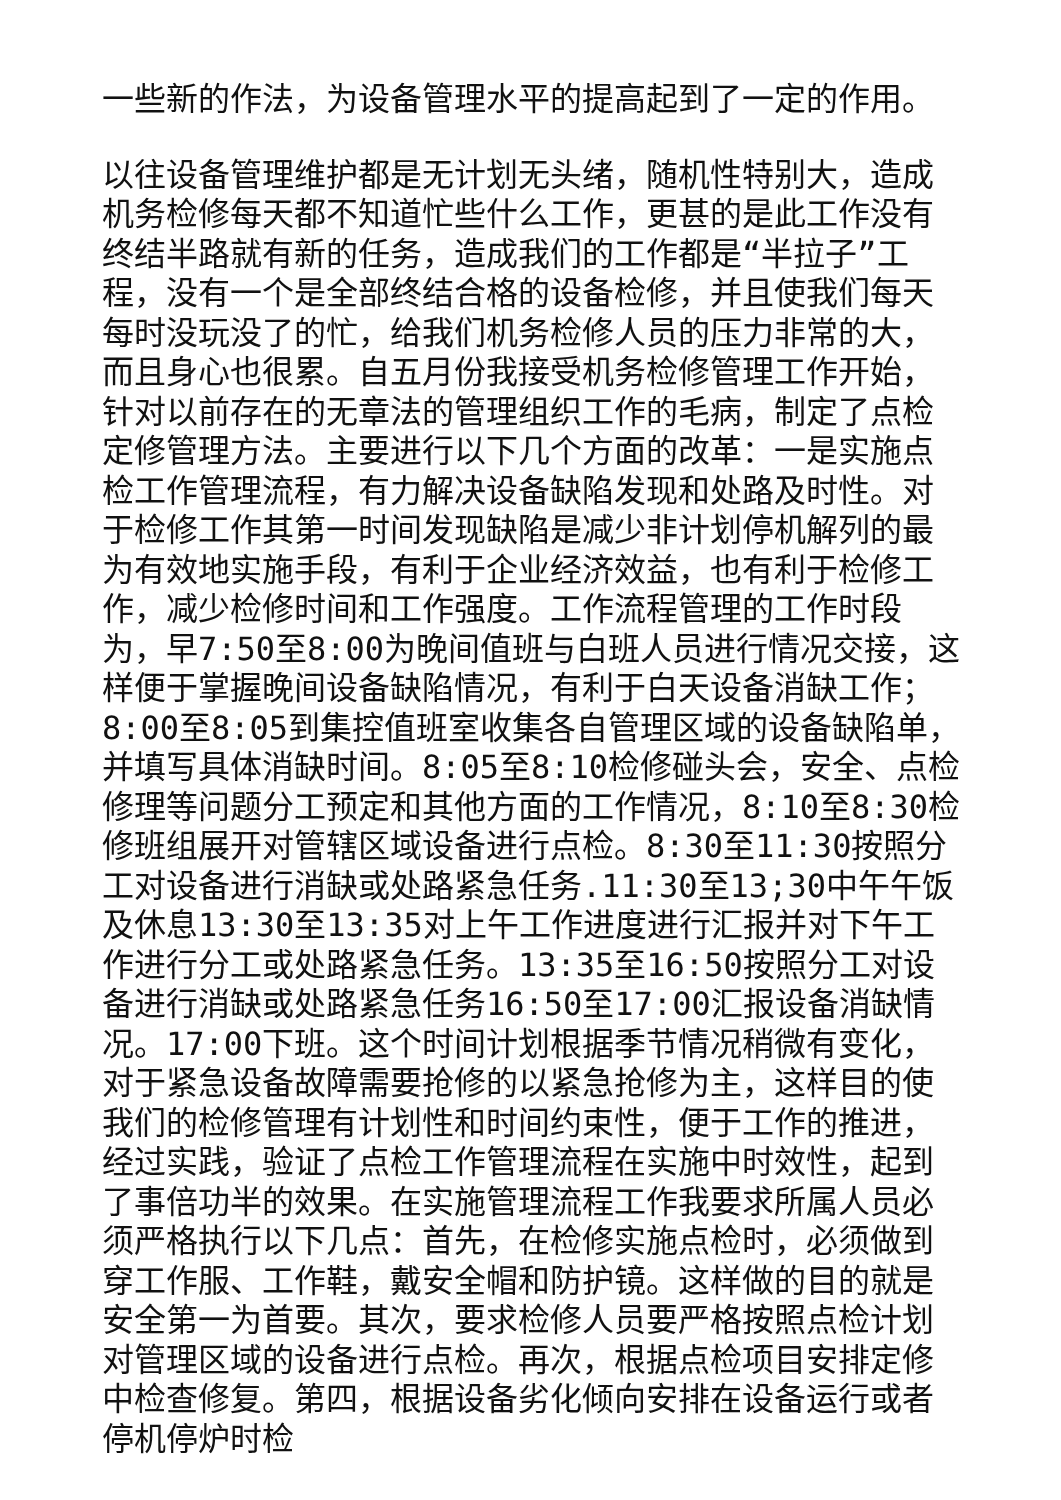一些新的作法，为设备管理水平的提高起到了一定的作用。
以往设备管理维护都是无计划无头绪，随机性特别大，造成机务检修每天都不知道忙些什么工作，更甚的是此工作没有终结半路就有新的任务，造成我们的工作都是“半拉子”工程，没有一个是全部终结合格的设备检修，并且使我们每天每时没玩没了的忙，给我们机务检修人员的压力非常的大，而且身心也很累。自五月份我接受机务检修管理工作开始，针对以前存在的无章法的管理组织工作的毛病，制定了点检定修管理方法。主要进行以下几个方面的改革：一是实施点检工作管理流程，有力解决设备缺陷发现和处路及时性。对于检修工作其第一时间发现缺陷是减少非计划停机解列的最为有效地实施手段，有利于企业经济效益，也有利于检修工作，减少检修时间和工作强度。工作流程管理的工作时段为，早7:50至8:00为晚间值班与白班人员进行情况交接，这样便于掌握晚间设备缺陷情况，有利于白天设备消缺工作；8:00至8:05到集控值班室收集各自管理区域的设备缺陷单，并填写具体消缺时间。8:05至8:10检修碰头会，安全、点检修理等问题分工预定和其他方面的工作情况，8:10至8:30检修班组展开对管辖区域设备进行点检。8:30至11:30按照分工对设备进行消缺或处路紧急任务.11:30至13;30中午午饭及休息13:30至13:35对上午工作进度进行汇报并对下午工作进行分工或处路紧急任务。13:35至16:50按照分工对设备进行消缺或处路紧急任务16:50至17:00汇报设备消缺情况。17:00下班。这个时间计划根据季节情况稍微有变化，对于紧急设备故障需要抢修的以紧急抢修为主，这样目的使我们的检修管理有计划性和时间约束性，便于工作的推进，经过实践，验证了点检工作管理流程在实施中时效性，起到了事倍功半的效果。在实施管理流程工作我要求所属人员必须严格执行以下几点：首先，在检修实施点检时，必须做到穿工作服、工作鞋，戴安全帽和防护镜。这样做的目的就是安全第一为首要。其次，要求检修人员要严格按照点检计划对管理区域的设备进行点检。再次，根据点检项目安排定修中检查修复。第四，根据设备劣化倾向安排在设备运行或者停机停炉时检